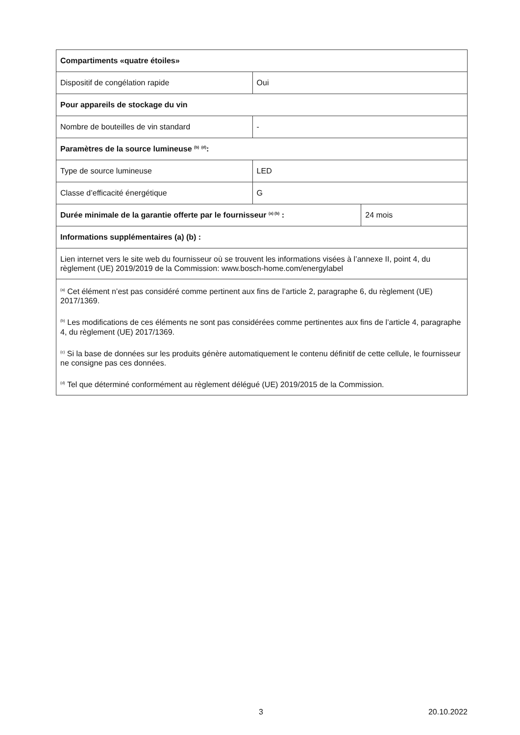| Compartiments «quatre étoiles» | | |
| Dispositif de congélation rapide | Oui | |
| Pour appareils de stockage du vin | | |
| Nombre de bouteilles de vin standard | - | |
| Paramètres de la source lumineuse <sup>(b)</sup> <sup>(d)</sup>: | | |
| Type de source lumineuse | LED | |
| Classe d’efficacité énergétique | G | |
| Durée minimale de la garantie offerte par le fournisseur <sup>(a) (b)</sup> : | | 24 mois |
| Informations supplémentaires (a) (b) : | | |
| Lien internet vers le site web du fournisseur où se trouvent les informations visées à l’annexe II, point 4, du règlement (UE) 2019/2019 de la Commission: www.bosch-home.com/energylabel | | |
| <sup>(a)</sup> Cet élément n’est pas considéré comme pertinent aux fins de l’article 2, paragraphe 6, du règlement (UE) 2017/1369. <sup>(b)</sup> Les modifications de ces éléments ne sont pas considérées comme pertinentes aux fins de l’article 4, paragraphe 4, du règlement (UE) 2017/1369. <sup>(c)</sup> Si la base de données sur les produits génère automatiquement le contenu définitif de cette cellule, le fournisseur ne consigne pas ces données. <sup>(d)</sup> Tel que déterminé conformément au règlement délégué (UE) 2019/2015 de la Commission. | | |
3 20.10.2022